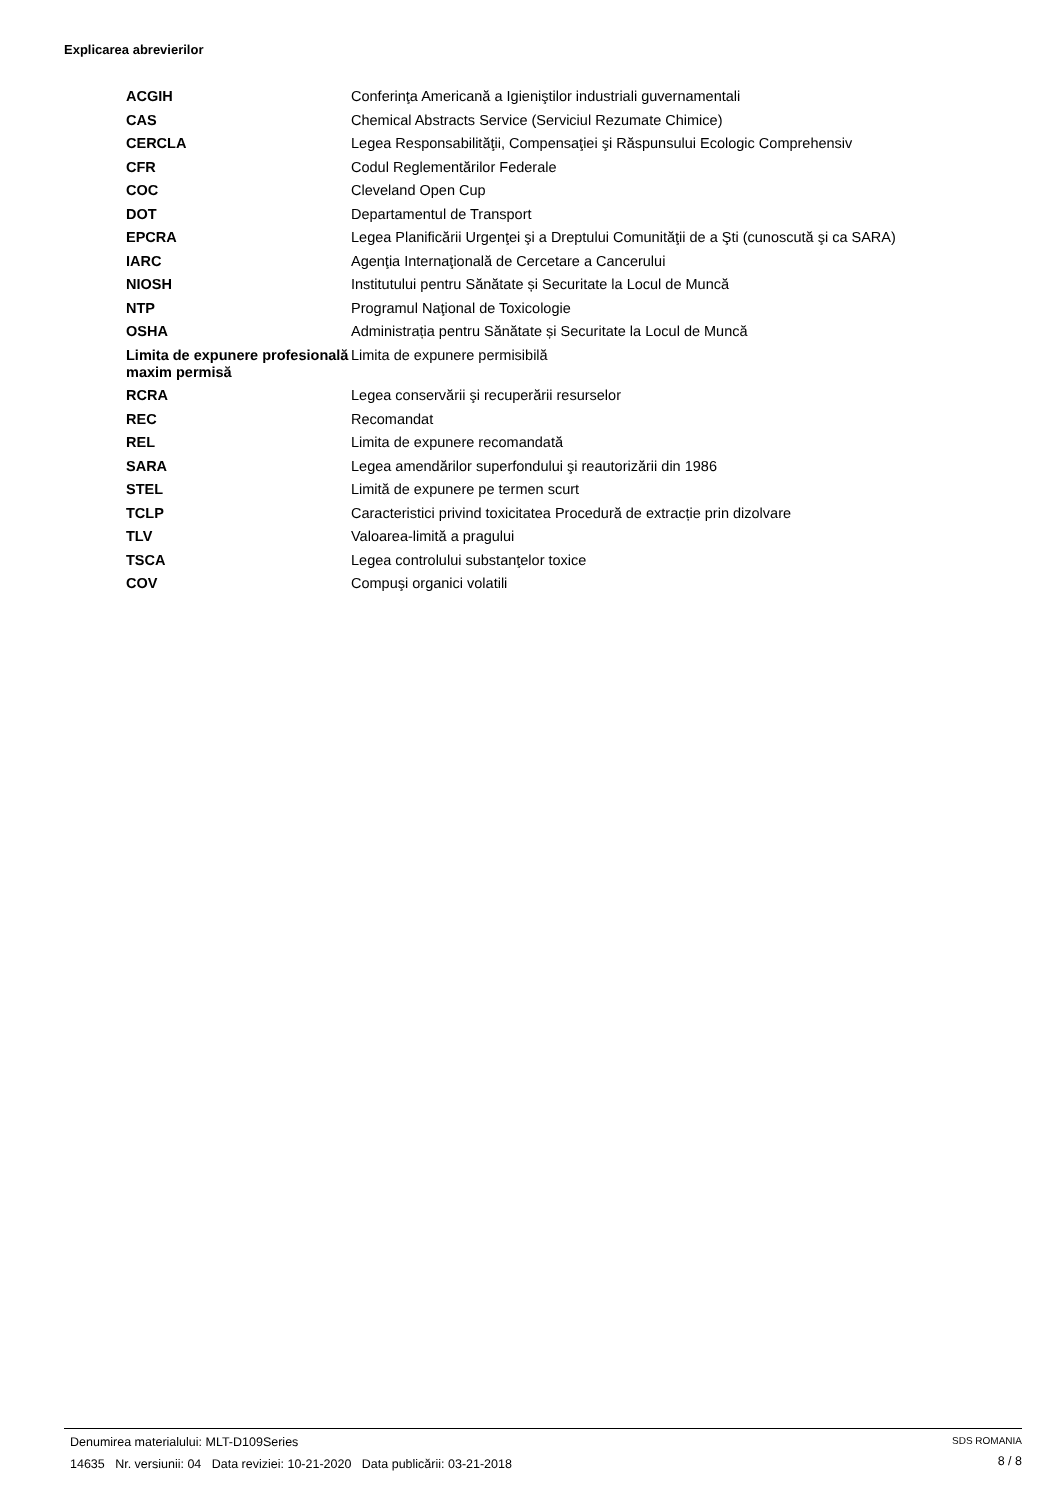Explicarea abrevierilor
| ACGIH | Conferinţa Americană a Igieniştilor industriali guvernamentali |
| CAS | Chemical Abstracts Service (Serviciul Rezumate Chimice) |
| CERCLA | Legea Responsabilităţii, Compensaţiei şi Răspunsului Ecologic Comprehensiv |
| CFR | Codul Reglementărilor Federale |
| COC | Cleveland Open Cup |
| DOT | Departamentul de Transport |
| EPCRA | Legea Planificării Urgenţei şi a Dreptului Comunităţii de a Şti (cunoscută şi ca SARA) |
| IARC | Agenţia Internaţională de Cercetare a Cancerului |
| NIOSH | Institutului pentru Sănătate și Securitate la Locul de Muncă |
| NTP | Programul Naţional de Toxicologie |
| OSHA | Administrația pentru Sănătate și Securitate la Locul de Muncă |
| Limita de expunere profesională maxim permisă | Limita de expunere permisibilă |
| RCRA | Legea conservării şi recuperării resurselor |
| REC | Recomandat |
| REL | Limita de expunere recomandată |
| SARA | Legea amendărilor superfondului şi reautorizării din 1986 |
| STEL | Limită de expunere pe termen scurt |
| TCLP | Caracteristici privind toxicitatea Procedură de extracție prin dizolvare |
| TLV | Valoarea-limită a pragului |
| TSCA | Legea controlului substanţelor toxice |
| COV | Compuşi organici volatili |
Denumirea materialului: MLT-D109Series
14635 Nr. versiunii: 04 Data reviziei: 10-21-2020 Data publicării: 03-21-2018
SDS ROMANIA
8 / 8